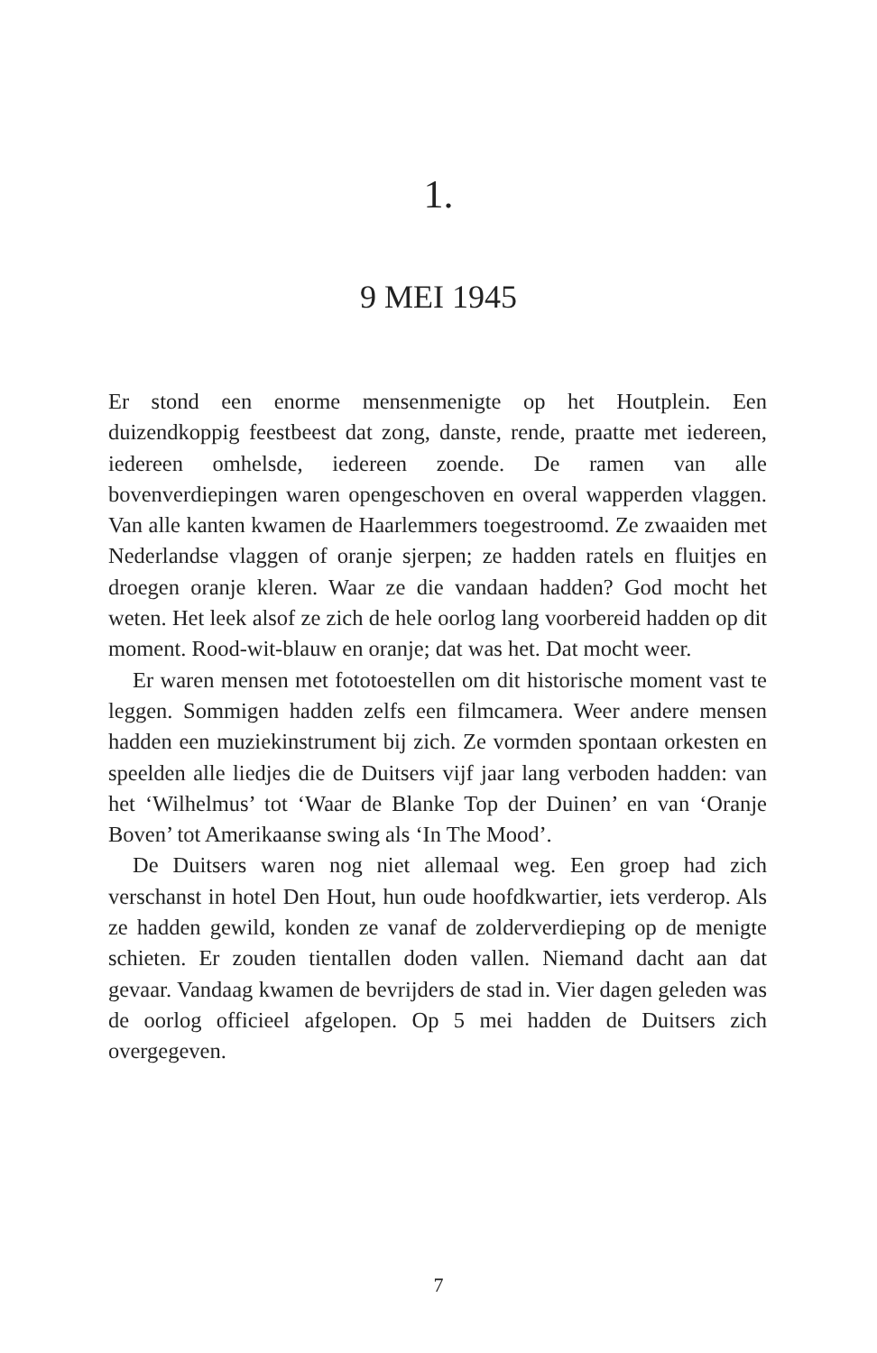1.
9 MEI 1945
Er stond een enorme mensenmenigte op het Houtplein. Een duizendkoppig feestbeest dat zong, danste, rende, praatte met iedereen, iedereen omhelsde, iedereen zoende. De ramen van alle bovenverdiepingen waren opengeschoven en overal wapperden vlaggen. Van alle kanten kwamen de Haarlemmers toegestroomd. Ze zwaaiden met Nederlandse vlaggen of oranje sjerpen; ze hadden ratels en fluitjes en droegen oranje kleren. Waar ze die vandaan hadden? God mocht het weten. Het leek alsof ze zich de hele oorlog lang voorbereid hadden op dit moment. Rood-wit-blauw en oranje; dat was het. Dat mocht weer.
Er waren mensen met fototoestellen om dit historische moment vast te leggen. Sommigen hadden zelfs een filmcamera. Weer andere mensen hadden een muziekinstrument bij zich. Ze vormden spontaan orkesten en speelden alle liedjes die de Duitsers vijf jaar lang verboden hadden: van het ‘Wilhelmus’ tot ‘Waar de Blanke Top der Duinen’ en van ‘Oranje Boven’ tot Amerikaanse swing als ‘In The Mood’.
De Duitsers waren nog niet allemaal weg. Een groep had zich verschanst in hotel Den Hout, hun oude hoofdkwartier, iets verderop. Als ze hadden gewild, konden ze vanaf de zolderverdieping op de menigte schieten. Er zouden tientallen doden vallen. Niemand dacht aan dat gevaar. Vandaag kwamen de bevrijders de stad in. Vier dagen geleden was de oorlog officieel afgelopen. Op 5 mei hadden de Duitsers zich overgegeven.
7